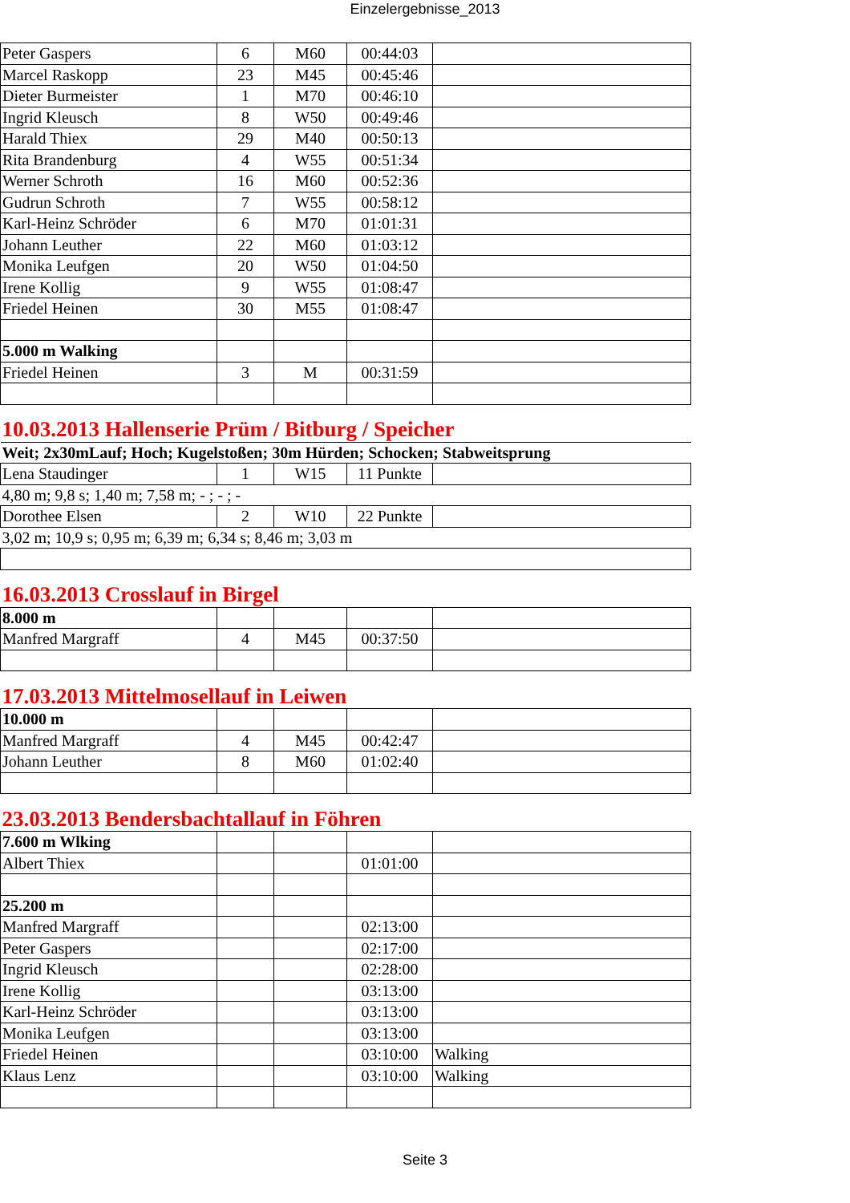Einzelergebnisse_2013
| Peter Gaspers | 6 | M60 | 00:44:03 | |
| Marcel Raskopp | 23 | M45 | 00:45:46 | |
| Dieter Burmeister | 1 | M70 | 00:46:10 | |
| Ingrid Kleusch | 8 | W50 | 00:49:46 | |
| Harald Thiex | 29 | M40 | 00:50:13 | |
| Rita Brandenburg | 4 | W55 | 00:51:34 | |
| Werner Schroth | 16 | M60 | 00:52:36 | |
| Gudrun Schroth | 7 | W55 | 00:58:12 | |
| Karl-Heinz Schröder | 6 | M70 | 01:01:31 | |
| Johann Leuther | 22 | M60 | 01:03:12 | |
| Monika Leufgen | 20 | W50 | 01:04:50 | |
| Irene Kollig | 9 | W55 | 01:08:47 | |
| Friedel Heinen | 30 | M55 | 01:08:47 | |
| 5.000 m Walking | | | | |
| Friedel Heinen | 3 | M | 00:31:59 | |
| 10.03.2013 Hallenserie Prüm / Bitburg / Speicher | | | | |
| Weit; 2x30mLauf; Hoch; Kugelstoßen; 30m Hürden; Schocken; Stabweitsprung | | | | |
| Lena Staudinger | 1 | W15 | 11 Punkte | |
| 4,80 m; 9,8 s; 1,40 m; 7,58 m; - ; - ; - | | | | |
| Dorothee Elsen | 2 | W10 | 22 Punkte | |
| 3,02 m; 10,9 s; 0,95 m; 6,39 m; 6,34 s; 8,46 m; 3,03 m | | | | |
| 16.03.2013 Crosslauf in Birgel | | | | |
| 8.000 m | | | | |
| Manfred Margraff | 4 | M45 | 00:37:50 | |
| 17.03.2013 Mittelmosellauf in Leiwen | | | | |
| 10.000 m | | | | |
| Manfred Margraff | 4 | M45 | 00:42:47 | |
| Johann Leuther | 8 | M60 | 01:02:40 | |
| 23.03.2013 Bendersbachtallauf in Föhren | | | | |
| 7.600 m Wlking | | | | |
| Albert Thiex | | | 01:01:00 | |
| 25.200 m | | | | |
| Manfred Margraff | | | 02:13:00 | |
| Peter Gaspers | | | 02:17:00 | |
| Ingrid Kleusch | | | 02:28:00 | |
| Irene Kollig | | | 03:13:00 | |
| Karl-Heinz Schröder | | | 03:13:00 | |
| Monika Leufgen | | | 03:13:00 | |
| Friedel Heinen | | | 03:10:00 | Walking |
| Klaus Lenz | | | 03:10:00 | Walking |
Seite 3